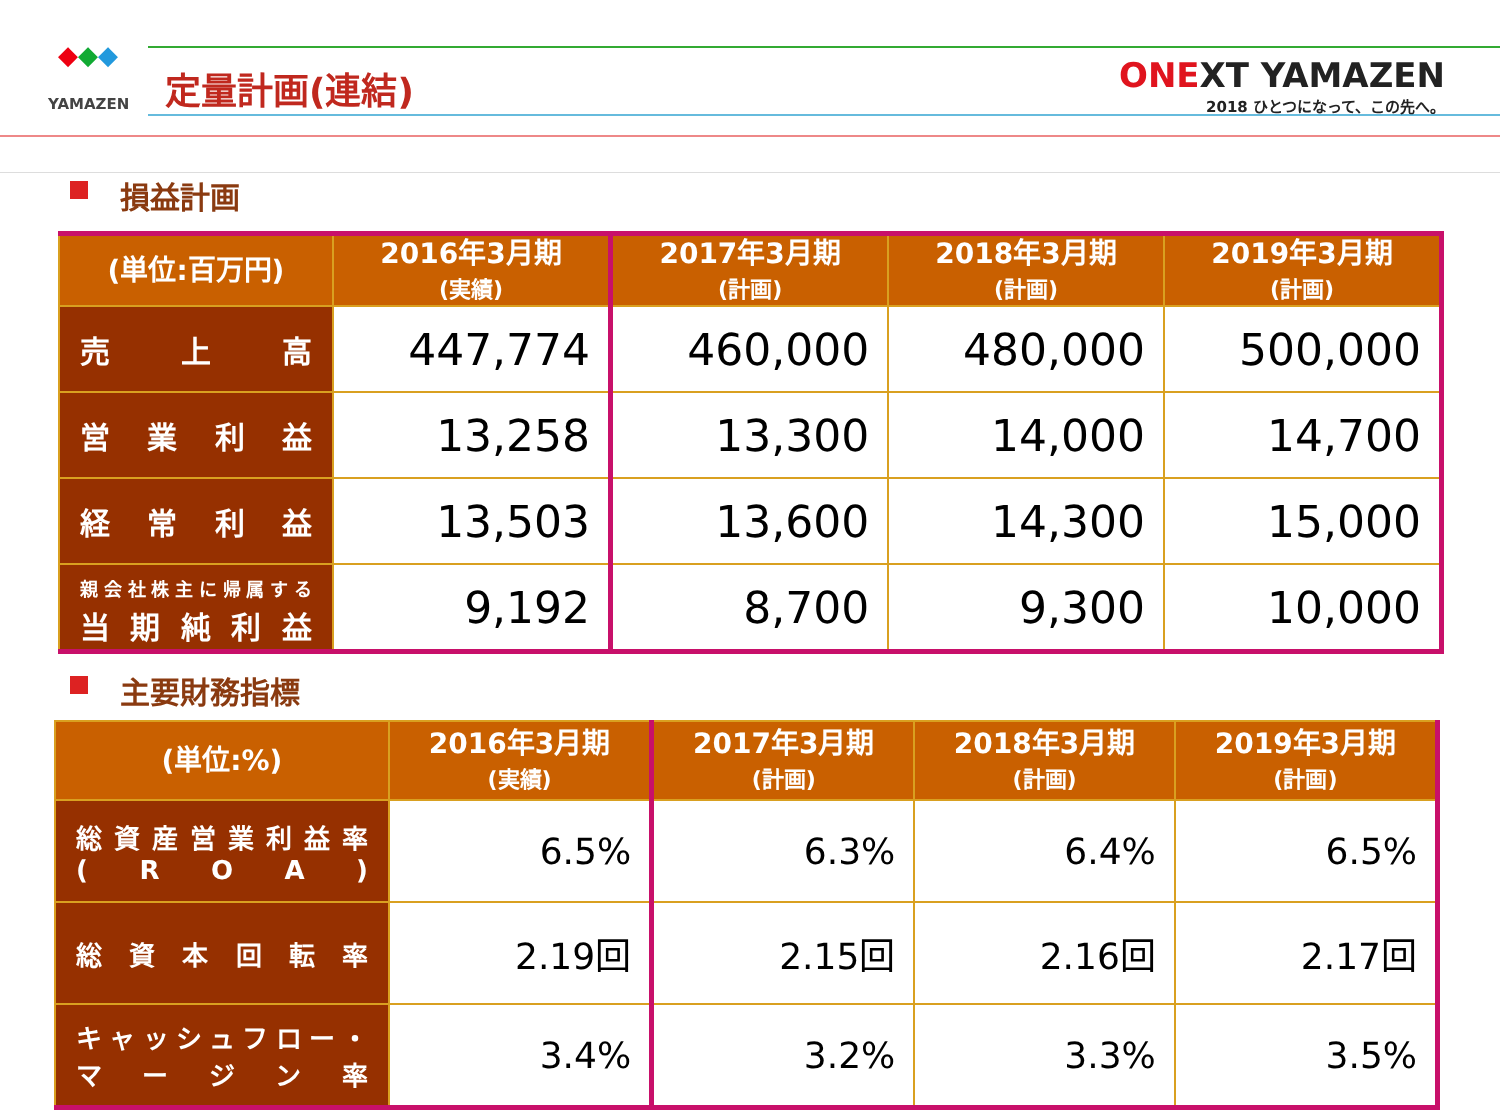◆◆◆
YAMAZEN
定量計画(連結)
ONEXT YAMAZEN
2018 ひとつになって、この先へ。
損益計画
| (単位:百万円) | 2016年3月期 (実績) | 2017年3月期 (計画) | 2018年3月期 (計画) | 2019年3月期 (計画) |
| --- | --- | --- | --- | --- |
| 売 上 高 | 447,774 | 460,000 | 480,000 | 500,000 |
| 営 業 利 益 | 13,258 | 13,300 | 14,000 | 14,700 |
| 経 常 利 益 | 13,503 | 13,600 | 14,300 | 15,000 |
| 親会社株主に帰属する 当 期 純 利 益 | 9,192 | 8,700 | 9,300 | 10,000 |
主要財務指標
| (単位:%) | 2016年3月期 (実績) | 2017年3月期 (計画) | 2018年3月期 (計画) | 2019年3月期 (計画) |
| --- | --- | --- | --- | --- |
| 総資産営業利益率 ( R O A ) | 6.5% | 6.3% | 6.4% | 6.5% |
| 総 資 本 回 転 率 | 2.19回 | 2.15回 | 2.16回 | 2.17回 |
| キャッシュフロー・ マ ー ジ ン 率 | 3.4% | 3.2% | 3.3% | 3.5% |